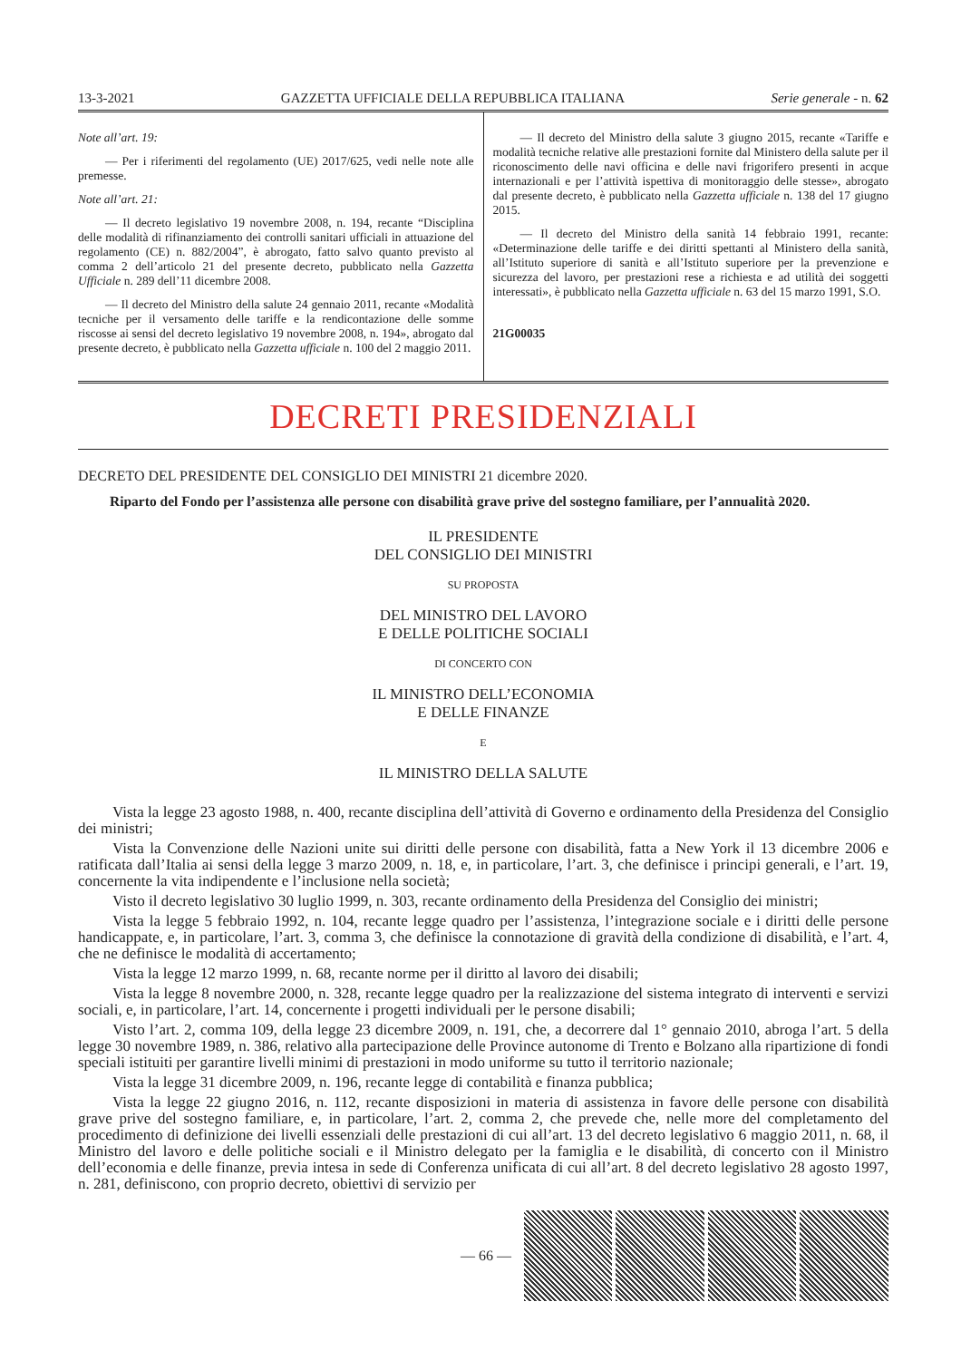13-3-2021 GAZZETTA UFFICIALE DELLA REPUBBLICA ITALIANA Serie generale - n. 62
Note all’art. 19:
— Per i riferimenti del regolamento (UE) 2017/625, vedi nelle note alle premesse.
Note all’art. 21:
— Il decreto legislativo 19 novembre 2008, n. 194, recante “Disciplina delle modalità di rifinanziamento dei controlli sanitari ufficiali in attuazione del regolamento (CE) n. 882/2004”, è abrogato, fatto salvo quanto previsto al comma 2 dell’articolo 21 del presente decreto, pubblicato nella Gazzetta Ufficiale n. 289 dell’11 dicembre 2008.
— Il decreto del Ministro della salute 24 gennaio 2011, recante «Modalità tecniche per il versamento delle tariffe e la rendicontazione delle somme riscosse ai sensi del decreto legislativo 19 novembre 2008, n. 194», abrogato dal presente decreto, è pubblicato nella Gazzetta ufficiale n. 100 del 2 maggio 2011.
— Il decreto del Ministro della salute 3 giugno 2015, recante «Tariffe e modalità tecniche relative alle prestazioni fornite dal Ministero della salute per il riconoscimento delle navi officina e delle navi frigorifero presenti in acque internazionali e per l’attività ispettiva di monitoraggio delle stesse», abrogato dal presente decreto, è pubblicato nella Gazzetta ufficiale n. 138 del 17 giugno 2015.
— Il decreto del Ministro della sanità 14 febbraio 1991, recante: «Determinazione delle tariffe e dei diritti spettanti al Ministero della sanità, all’Istituto superiore di sanità e all’Istituto superiore per la prevenzione e sicurezza del lavoro, per prestazioni rese a richiesta e ad utilità dei soggetti interessati», è pubblicato nella Gazzetta ufficiale n. 63 del 15 marzo 1991, S.O.
21G00035
DECRETI PRESIDENZIALI
DECRETO DEL PRESIDENTE DEL CONSIGLIO DEI MINISTRI 21 dicembre 2020.
Riparto del Fondo per l’assistenza alle persone con disabilità grave prive del sostegno familiare, per l’annualità 2020.
IL PRESIDENTE
DEL CONSIGLIO DEI MINISTRI
SU PROPOSTA
DEL MINISTRO DEL LAVORO
E DELLE POLITICHE SOCIALI
DI CONCERTO CON
IL MINISTRO DELL’ECONOMIA
E DELLE FINANZE
E
IL MINISTRO DELLA SALUTE
Vista la legge 23 agosto 1988, n. 400, recante disciplina dell’attività di Governo e ordinamento della Presidenza del Consiglio dei ministri;
Vista la Convenzione delle Nazioni unite sui diritti delle persone con disabilità, fatta a New York il 13 dicembre 2006 e ratificata dall’Italia ai sensi della legge 3 marzo 2009, n. 18, e, in particolare, l’art. 3, che definisce i principi generali, e l’art. 19, concernente la vita indipendente e l’inclusione nella società;
Visto il decreto legislativo 30 luglio 1999, n. 303, recante ordinamento della Presidenza del Consiglio dei ministri;
Vista la legge 5 febbraio 1992, n. 104, recante legge quadro per l’assistenza, l’integrazione sociale e i diritti delle persone handicappate, e, in particolare, l’art. 3, comma 3, che definisce la connotazione di gravità della condizione di disabilità, e l’art. 4, che ne definisce le modalità di accertamento;
Vista la legge 12 marzo 1999, n. 68, recante norme per il diritto al lavoro dei disabili;
Vista la legge 8 novembre 2000, n. 328, recante legge quadro per la realizzazione del sistema integrato di interventi e servizi sociali, e, in particolare, l’art. 14, concernente i progetti individuali per le persone disabili;
Visto l’art. 2, comma 109, della legge 23 dicembre 2009, n. 191, che, a decorrere dal 1° gennaio 2010, abroga l’art. 5 della legge 30 novembre 1989, n. 386, relativo alla partecipazione delle Province autonome di Trento e Bolzano alla ripartizione di fondi speciali istituiti per garantire livelli minimi di prestazioni in modo uniforme su tutto il territorio nazionale;
Vista la legge 31 dicembre 2009, n. 196, recante legge di contabilità e finanza pubblica;
Vista la legge 22 giugno 2016, n. 112, recante disposizioni in materia di assistenza in favore delle persone con disabilità grave prive del sostegno familiare, e, in particolare, l’art. 2, comma 2, che prevede che, nelle more del completamento del procedimento di definizione dei livelli essenziali delle prestazioni di cui all’art. 13 del decreto legislativo 6 maggio 2011, n. 68, il Ministro del lavoro e delle politiche sociali e il Ministro delegato per la famiglia e le disabilità, di concerto con il Ministro dell’economia e delle finanze, previa intesa in sede di Conferenza unificata di cui all’art. 8 del decreto legislativo 28 agosto 1997, n. 281, definiscono, con proprio decreto, obiettivi di servizio per
— 66 —